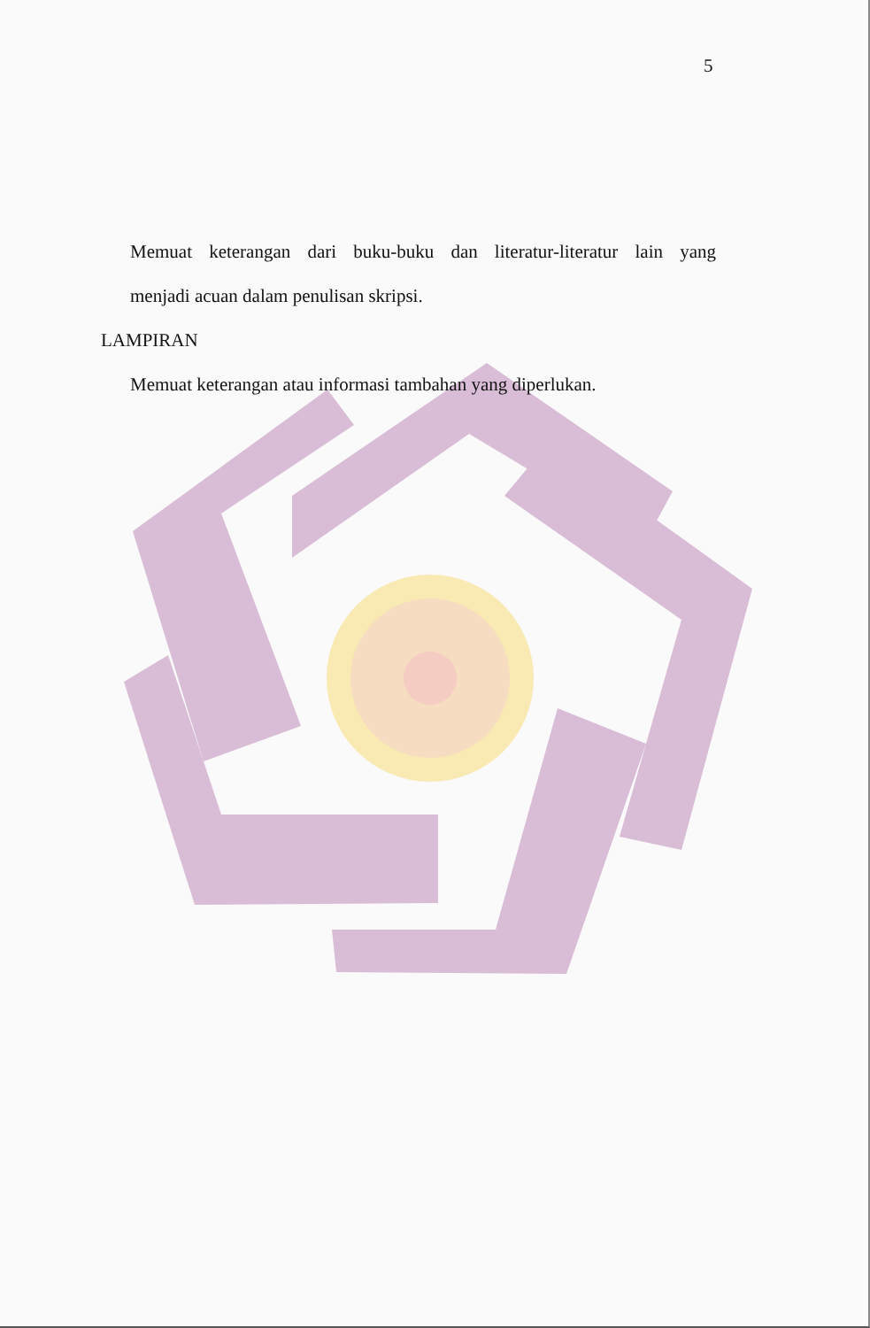5
Memuat keterangan dari buku-buku dan literatur-literatur lain yang
menjadi acuan dalam penulisan skripsi.
LAMPIRAN
Memuat keterangan atau informasi tambahan yang diperlukan.